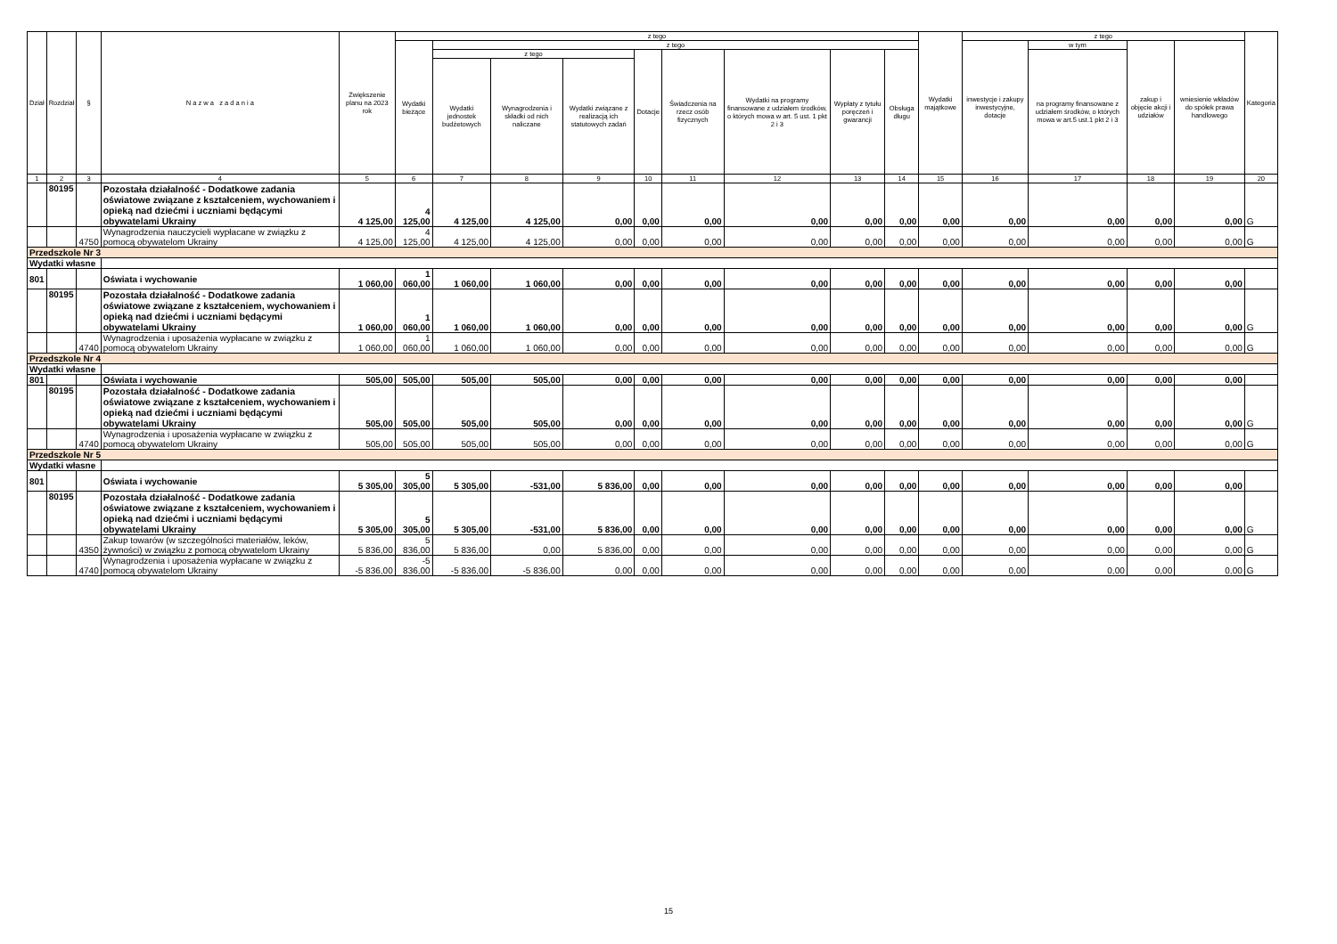| Dział | Rozdział | § | N a z w a z a d a n i a | Zwiększenie planu na 2023 rok | z tego | | | | | | | | | Wydatki majątkowe | z tego | | | | Kategoria |
| --- | --- | --- | --- | --- | --- | --- | --- | --- | --- | --- | --- | --- | --- | --- | --- | --- | --- | --- | --- |
| | | | | | Wydatki bieżące | z tego | | | | | | | | | inwestycje i zakupy inwestycyjne, dotacje | w tym | zakup i objęcie akcji i udziałów | wniesienie wkładów do spółek prawa handlowego | |
| | | | | | | z tego | | | Dotacje | Świadczenia na rzecz osób fizycznych | Wydatki na programy finansowane z udziałem środków, o których mowa w art. 5 ust. 1 pkt 2 i 3 | Wypłaty z tytułu poręczeń i gwarancji | Obsługa długu | | | na programy finansowane z udziałem środków, o których mowa w art.5 ust.1 pkt 2 i 3 | | | |
| | | | | | | Wydatki jednostek budżetowych | Wynagrodzenia i składki od nich naliczane | Wydatki związane z realizacją ich statutowych zadań | | | | | | | | | | | |
| 1 | 2 | 3 | 4 | 5 | 6 | 7 | 8 | 9 | 10 | 11 | 12 | 13 | 14 | 15 | 16 | 17 | 18 | 19 | 20 |
| | 80195 | | Pozostała działalność - Dodatkowe zadania oświatowe związane z kształceniem, wychowaniem i opieką nad dziećmi i uczniami będącymi obywatelami Ukrainy | 4 125,00 | 4 125,00 | 4 125,00 | 4 125,00 | 0,00 | 0,00 | 0,00 | 0,00 | 0,00 | 0,00 | 0,00 | 0,00 | 0,00 | 0,00 | 0,00 | G |
| | | 4750 | Wynagrodzenia nauczycieli wypłacane w związku z pomocą obywatelom Ukrainy | 4 125,00 | 4 125,00 | 4 125,00 | 4 125,00 | 0,00 | 0,00 | 0,00 | 0,00 | 0,00 | 0,00 | 0,00 | 0,00 | 0,00 | 0,00 | 0,00 | G |
| Przedszkole Nr 3 | | | | | | | | | | | | | | | | | | | |
| Wydatki własne | | | | | | | | | | | | | | | | | | | |
| 801 | | | Oświata i wychowanie | 1 060,00 | 1 060,00 | 1 060,00 | 1 060,00 | 0,00 | 0,00 | 0,00 | 0,00 | 0,00 | 0,00 | 0,00 | 0,00 | 0,00 | 0,00 | 0,00 | |
| | 80195 | | Pozostała działalność - Dodatkowe zadania oświatowe związane z kształceniem, wychowaniem i opieką nad dziećmi i uczniami będącymi obywatelami Ukrainy | 1 060,00 | 1 060,00 | 1 060,00 | 1 060,00 | 0,00 | 0,00 | 0,00 | 0,00 | 0,00 | 0,00 | 0,00 | 0,00 | 0,00 | 0,00 | 0,00 | G |
| | | 4740 | Wynagrodzenia i uposażenia wypłacane w związku z pomocą obywatelom Ukrainy | 1 060,00 | 1 060,00 | 1 060,00 | 1 060,00 | 0,00 | 0,00 | 0,00 | 0,00 | 0,00 | 0,00 | 0,00 | 0,00 | 0,00 | 0,00 | 0,00 | G |
| Przedszkole Nr 4 | | | | | | | | | | | | | | | | | | | |
| Wydatki własne | | | | | | | | | | | | | | | | | | | |
| 801 | | | Oświata i wychowanie | 505,00 | 505,00 | 505,00 | 505,00 | 0,00 | 0,00 | 0,00 | 0,00 | 0,00 | 0,00 | 0,00 | 0,00 | 0,00 | 0,00 | 0,00 | |
| | 80195 | | Pozostała działalność - Dodatkowe zadania oświatowe związane z kształceniem, wychowaniem i opieką nad dziećmi i uczniami będącymi obywatelami Ukrainy | 505,00 | 505,00 | 505,00 | 505,00 | 0,00 | 0,00 | 0,00 | 0,00 | 0,00 | 0,00 | 0,00 | 0,00 | 0,00 | 0,00 | 0,00 | G |
| | | 4740 | Wynagrodzenia i uposażenia wypłacane w związku z pomocą obywatelom Ukrainy | 505,00 | 505,00 | 505,00 | 505,00 | 0,00 | 0,00 | 0,00 | 0,00 | 0,00 | 0,00 | 0,00 | 0,00 | 0,00 | 0,00 | 0,00 | G |
| Przedszkole Nr 5 | | | | | | | | | | | | | | | | | | | |
| Wydatki własne | | | | | | | | | | | | | | | | | | | |
| 801 | | | Oświata i wychowanie | 5 305,00 | 5 305,00 | 5 305,00 | -531,00 | 5 836,00 | 0,00 | 0,00 | 0,00 | 0,00 | 0,00 | 0,00 | 0,00 | 0,00 | 0,00 | 0,00 | |
| | 80195 | | Pozostała działalność - Dodatkowe zadania oświatowe związane z kształceniem, wychowaniem i opieką nad dziećmi i uczniami będącymi obywatelami Ukrainy | 5 305,00 | 5 305,00 | 5 305,00 | -531,00 | 5 836,00 | 0,00 | 0,00 | 0,00 | 0,00 | 0,00 | 0,00 | 0,00 | 0,00 | 0,00 | 0,00 | G |
| | | 4350 | Zakup towarów (w szczególności materiałów, leków, żywności) w związku z pomocą obywatelom Ukrainy | 5 836,00 | 5 836,00 | 5 836,00 | 0,00 | 5 836,00 | 0,00 | 0,00 | 0,00 | 0,00 | 0,00 | 0,00 | 0,00 | 0,00 | 0,00 | 0,00 | G |
| | | 4740 | Wynagrodzenia i uposażenia wypłacane w związku z pomocą obywatelom Ukrainy | -5 836,00 | -5 836,00 | -5 836,00 | -5 836,00 | 0,00 | 0,00 | 0,00 | 0,00 | 0,00 | 0,00 | 0,00 | 0,00 | 0,00 | 0,00 | 0,00 | G |
15